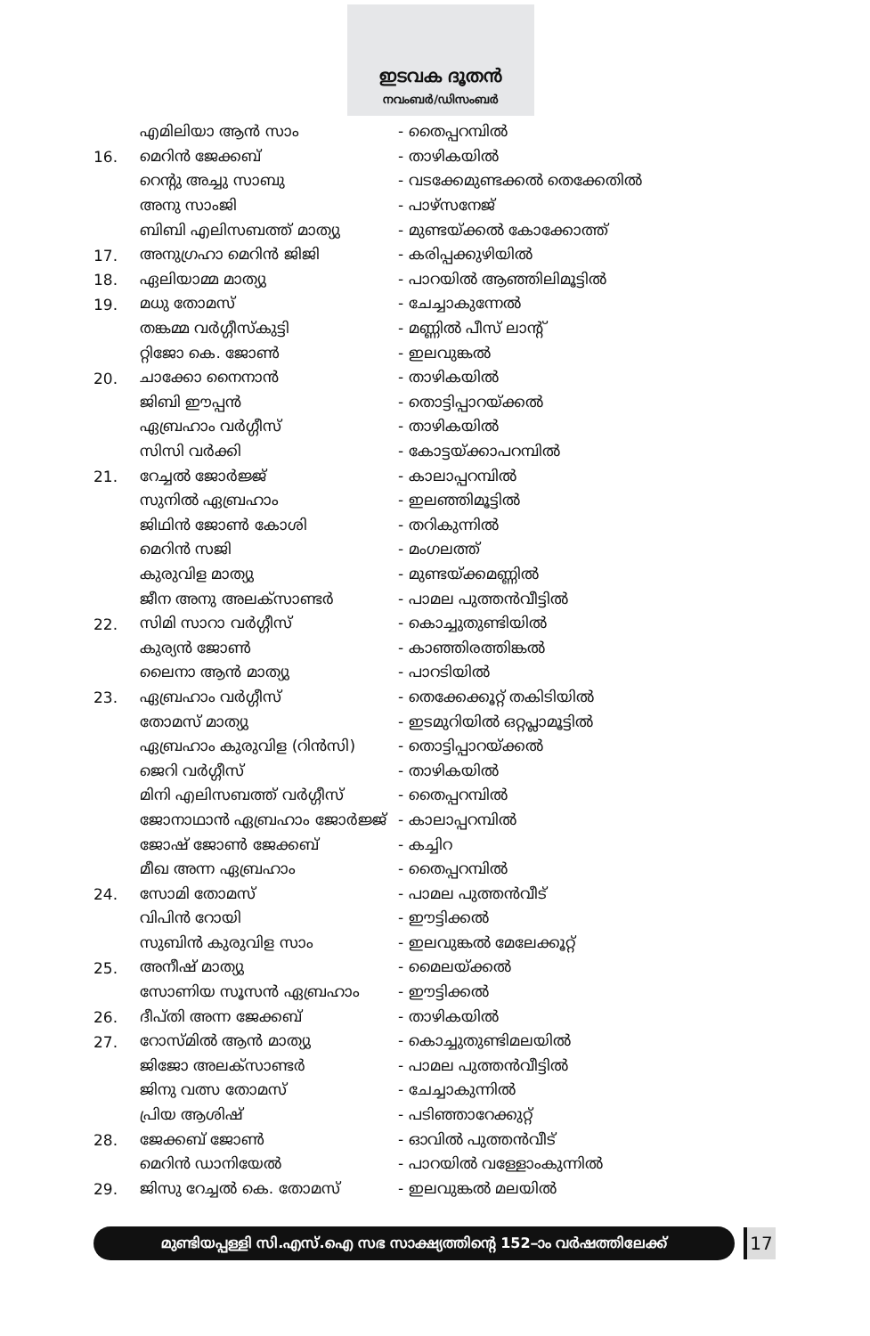ഇടവക ദൂതൻ
നവംബർ/ഡിസംബർ
| | എമിലിയാ ആൻ സാം | - തൈപ്പറമ്പിൽ |
| 16. | മെറിൻ ജേക്കബ് | - താഴികയിൽ |
| | റെന്റു അച്ചു സാബു | - വടക്കേമുണ്ടക്കൽ തെക്കേതിൽ |
| | അനു സാംജി | - പാഴ്സനേജ് |
| | ബിബി എലിസബത്ത് മാത്യു | - മുണ്ടയ്ക്കൽ കോക്കോത്ത് |
| 17. | അനുഗ്രഹാ മെറിൻ ജിജി | - കരിപ്പക്കുഴിയിൽ |
| 18. | ഏലിയാമ്മ മാത്യു | - പാറയിൽ ആഞ്ഞിലിമൂട്ടിൽ |
| 19. | മധു തോമസ് | - ചേച്ചാകുന്നേൽ |
| | തങ്കമ്മ വർഗ്ഗീസ്കുട്ടി | - മണ്ണിൽ പീസ് ലാന്റ് |
| | റ്റിജോ കെ. ജോൺ | - ഇലവുങ്കൽ |
| 20. | ചാക്കോ നൈനാൻ | - താഴികയിൽ |
| | ജിബി ഈപ്പൻ | - തൊട്ടിപ്പാറയ്ക്കൽ |
| | ഏബ്രഹാം വർഗ്ഗീസ് | - താഴികയിൽ |
| | സിസി വർക്കി | - കോട്ടയ്ക്കാപറമ്പിൽ |
| 21. | റേച്ചൽ ജോർജ്ജ് | - കാലാപ്പറമ്പിൽ |
| | സുനിൽ ഏബ്രഹാം | - ഇലഞ്ഞിമൂട്ടിൽ |
| | ജിഥിൻ ജോൺ കോശി | - തറികുന്നിൽ |
| | മെറിൻ സജി | - മംഗലത്ത് |
| | കുരുവിള മാത്യു | - മുണ്ടയ്ക്കമണ്ണിൽ |
| | ജീന അനു അലക്സാണ്ടർ | - പാമല പുത്തൻവീട്ടിൽ |
| 22. | സിമി സാറാ വർഗ്ഗീസ് | - കൊച്ചുതുണ്ടിയിൽ |
| | കുര്യൻ ജോൺ | - കാഞ്ഞിരത്തിങ്കൽ |
| | ലൈനാ ആൻ മാത്യു | - പാറടിയിൽ |
| 23. | ഏബ്രഹാം വർഗ്ഗീസ് | - തെക്കേക്കൂറ്റ് തകിടിയിൽ |
| | തോമസ് മാത്യു | - ഇടമുറിയിൽ ഒറ്റപ്ലാമൂട്ടിൽ |
| | ഏബ്രഹാം കുരുവിള (റിൻസി) | - തൊട്ടിപ്പാറയ്ക്കൽ |
| | ജെറി വർഗ്ഗീസ് | - താഴികയിൽ |
| | മിനി എലിസബത്ത് വർഗ്ഗീസ് | - തൈപ്പറമ്പിൽ |
| | ജോനാഥാൻ ഏബ്രഹാം ജോർജ്ജ് | - കാലാപ്പറമ്പിൽ |
| | ജോഷ് ജോൺ ജേക്കബ് | - കച്ചിറ |
| | മീഖ അന്ന ഏബ്രഹാം | - തൈപ്പറമ്പിൽ |
| 24. | സോമി തോമസ് | - പാമല പുത്തൻവീട് |
| | വിപിൻ റോയി | - ഈട്ടിക്കൽ |
| | സുബിൻ കുരുവിള സാം | - ഇലവുങ്കൽ മേലേക്കൂറ്റ് |
| 25. | അനീഷ് മാത്യു | - മൈലയ്ക്കൽ |
| | സോണിയ സൂസൻ ഏബ്രഹാം | - ഈട്ടിക്കൽ |
| 26. | ദീപ്തി അന്ന ജേക്കബ് | - താഴികയിൽ |
| 27. | റോസ്മിൽ ആൻ മാത്യു | - കൊച്ചുതുണ്ടിമലയിൽ |
| | ജിജോ അലക്സാണ്ടർ | - പാമല പുത്തൻവീട്ടിൽ |
| | ജിനു വത്സ തോമസ് | - ചേച്ചാകുന്നിൽ |
| | പ്രിയ ആശിഷ് | - പടിഞ്ഞാറേക്കുറ്റ് |
| 28. | ജേക്കബ് ജോൺ | - ഓവിൽ പുത്തൻവീട് |
| | മെറിൻ ഡാനിയേൽ | - പാറയിൽ വള്ളോംകുന്നിൽ |
| 29. | ജിസു റേച്ചൽ കെ. തോമസ് | - ഇലവുങ്കൽ മലയിൽ |
മുണ്ടിയപ്പള്ളി സി.എസ്.ഐ സഭ സാക്ഷ്യത്തിന്റെ 152–ാം വർഷത്തിലേക്ക് 17